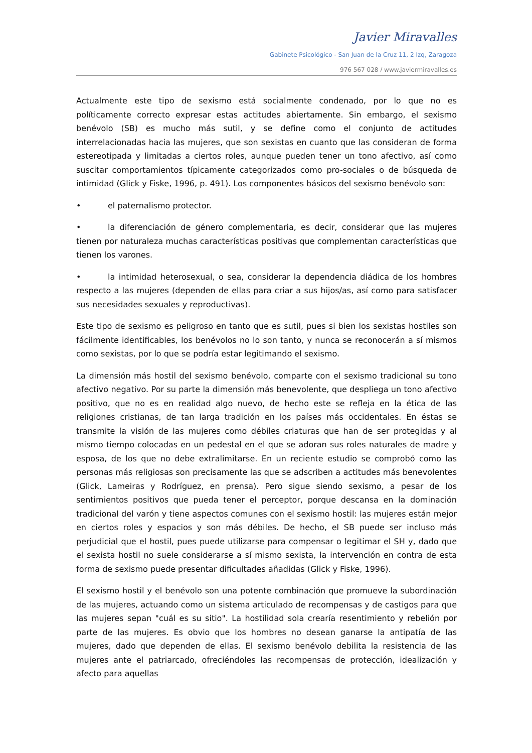Javier Miravalles
Gabinete Psicológico - San Juan de la Cruz 11, 2 Izq, Zaragoza
976 567 028 / www.javiermiravalles.es
Actualmente este tipo de sexismo está socialmente condenado, por lo que no es políticamente correcto expresar estas actitudes abiertamente. Sin embargo, el sexismo benévolo (SB) es mucho más sutil, y se define como el conjunto de actitudes interrelacionadas hacia las mujeres, que son sexistas en cuanto que las consideran de forma estereotipada y limitadas a ciertos roles, aunque pueden tener un tono afectivo, así como suscitar comportamientos típicamente categorizados como pro-sociales o de búsqueda de intimidad (Glick y Fiske, 1996, p. 491). Los componentes básicos del sexismo benévolo son:
• el paternalismo protector.
• la diferenciación de género complementaria, es decir, considerar que las mujeres tienen por naturaleza muchas características positivas que complementan características que tienen los varones.
• la intimidad heterosexual, o sea, considerar la dependencia diádica de los hombres respecto a las mujeres (dependen de ellas para criar a sus hijos/as, así como para satisfacer sus necesidades sexuales y reproductivas).
Este tipo de sexismo es peligroso en tanto que es sutil, pues si bien los sexistas hostiles son fácilmente identificables, los benévolos no lo son tanto, y nunca se reconocerán a sí mismos como sexistas, por lo que se podría estar legitimando el sexismo.
La dimensión más hostil del sexismo benévolo, comparte con el sexismo tradicional su tono afectivo negativo. Por su parte la dimensión más benevolente, que despliega un tono afectivo positivo, que no es en realidad algo nuevo, de hecho este se refleja en la ética de las religiones cristianas, de tan larga tradición en los países más occidentales. En éstas se transmite la visión de las mujeres como débiles criaturas que han de ser protegidas y al mismo tiempo colocadas en un pedestal en el que se adoran sus roles naturales de madre y esposa, de los que no debe extralimitarse. En un reciente estudio se comprobó como las personas más religiosas son precisamente las que se adscriben a actitudes más benevolentes (Glick, Lameiras y Rodríguez, en prensa). Pero sigue siendo sexismo, a pesar de los sentimientos positivos que pueda tener el perceptor, porque descansa en la dominación tradicional del varón y tiene aspectos comunes con el sexismo hostil: las mujeres están mejor en ciertos roles y espacios y son más débiles. De hecho, el SB puede ser incluso más perjudicial que el hostil, pues puede utilizarse para compensar o legitimar el SH y, dado que el sexista hostil no suele considerarse a sí mismo sexista, la intervención en contra de esta forma de sexismo puede presentar dificultades añadidas (Glick y Fiske, 1996).
El sexismo hostil y el benévolo son una potente combinación que promueve la subordinación de las mujeres, actuando como un sistema articulado de recompensas y de castigos para que las mujeres sepan "cuál es su sitio". La hostilidad sola crearía resentimiento y rebelión por parte de las mujeres. Es obvio que los hombres no desean ganarse la antipatía de las mujeres, dado que dependen de ellas. El sexismo benévolo debilita la resistencia de las mujeres ante el patriarcado, ofreciéndoles las recompensas de protección, idealización y afecto para aquellas